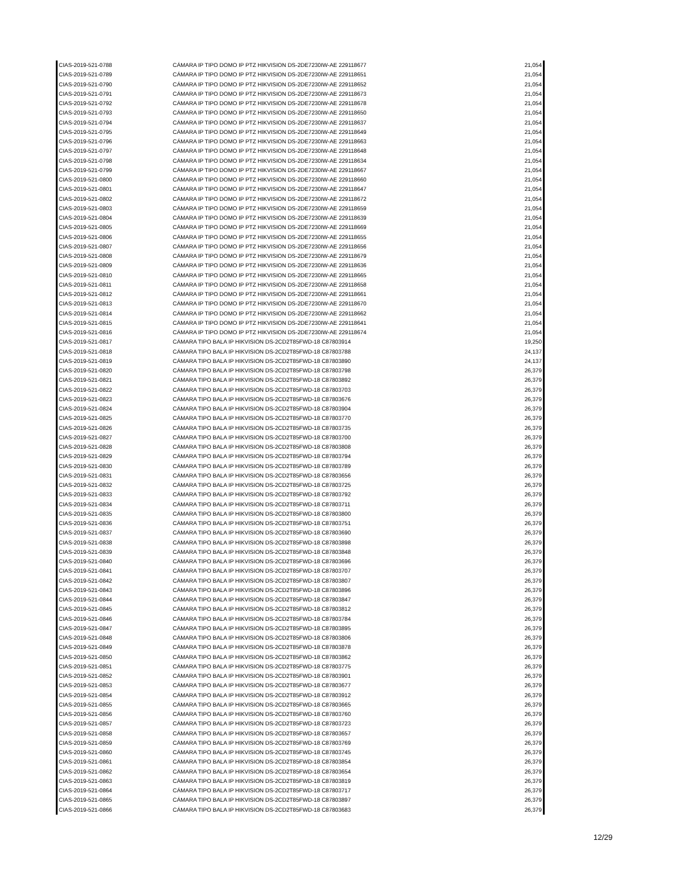| CIAS-2019-521-0788 | CÁMARA IP TIPO DOMO IP PTZ HIKVISION DS-2DE7230IW-AE 229118677 | 21,054 |
| CIAS-2019-521-0789 | CÁMARA IP TIPO DOMO IP PTZ HIKVISION DS-2DE7230IW-AE 229118651 | 21,054 |
| CIAS-2019-521-0790 | CÁMARA IP TIPO DOMO IP PTZ HIKVISION DS-2DE7230IW-AE 229118652 | 21,054 |
| CIAS-2019-521-0791 | CÁMARA IP TIPO DOMO IP PTZ HIKVISION DS-2DE7230IW-AE 229118673 | 21,054 |
| CIAS-2019-521-0792 | CÁMARA IP TIPO DOMO IP PTZ HIKVISION DS-2DE7230IW-AE 229118678 | 21,054 |
| CIAS-2019-521-0793 | CÁMARA IP TIPO DOMO IP PTZ HIKVISION DS-2DE7230IW-AE 229118650 | 21,054 |
| CIAS-2019-521-0794 | CÁMARA IP TIPO DOMO IP PTZ HIKVISION DS-2DE7230IW-AE 229118637 | 21,054 |
| CIAS-2019-521-0795 | CÁMARA IP TIPO DOMO IP PTZ HIKVISION DS-2DE7230IW-AE 229118649 | 21,054 |
| CIAS-2019-521-0796 | CÁMARA IP TIPO DOMO IP PTZ HIKVISION DS-2DE7230IW-AE 229118663 | 21,054 |
| CIAS-2019-521-0797 | CÁMARA IP TIPO DOMO IP PTZ HIKVISION DS-2DE7230IW-AE 229118648 | 21,054 |
| CIAS-2019-521-0798 | CÁMARA IP TIPO DOMO IP PTZ HIKVISION DS-2DE7230IW-AE 229118634 | 21,054 |
| CIAS-2019-521-0799 | CÁMARA IP TIPO DOMO IP PTZ HIKVISION DS-2DE7230IW-AE 229118667 | 21,054 |
| CIAS-2019-521-0800 | CÁMARA IP TIPO DOMO IP PTZ HIKVISION DS-2DE7230IW-AE 229118660 | 21,054 |
| CIAS-2019-521-0801 | CÁMARA IP TIPO DOMO IP PTZ HIKVISION DS-2DE7230IW-AE 229118647 | 21,054 |
| CIAS-2019-521-0802 | CÁMARA IP TIPO DOMO IP PTZ HIKVISION DS-2DE7230IW-AE 229118672 | 21,054 |
| CIAS-2019-521-0803 | CÁMARA IP TIPO DOMO IP PTZ HIKVISION DS-2DE7230IW-AE 229118659 | 21,054 |
| CIAS-2019-521-0804 | CÁMARA IP TIPO DOMO IP PTZ HIKVISION DS-2DE7230IW-AE 229118639 | 21,054 |
| CIAS-2019-521-0805 | CÁMARA IP TIPO DOMO IP PTZ HIKVISION DS-2DE7230IW-AE 229118669 | 21,054 |
| CIAS-2019-521-0806 | CÁMARA IP TIPO DOMO IP PTZ HIKVISION DS-2DE7230IW-AE 229118655 | 21,054 |
| CIAS-2019-521-0807 | CÁMARA IP TIPO DOMO IP PTZ HIKVISION DS-2DE7230IW-AE 229118656 | 21,054 |
| CIAS-2019-521-0808 | CÁMARA IP TIPO DOMO IP PTZ HIKVISION DS-2DE7230IW-AE 229118679 | 21,054 |
| CIAS-2019-521-0809 | CÁMARA IP TIPO DOMO IP PTZ HIKVISION DS-2DE7230IW-AE 229118636 | 21,054 |
| CIAS-2019-521-0810 | CÁMARA IP TIPO DOMO IP PTZ HIKVISION DS-2DE7230IW-AE 229118665 | 21,054 |
| CIAS-2019-521-0811 | CÁMARA IP TIPO DOMO IP PTZ HIKVISION DS-2DE7230IW-AE 229118658 | 21,054 |
| CIAS-2019-521-0812 | CÁMARA IP TIPO DOMO IP PTZ HIKVISION DS-2DE7230IW-AE 229118661 | 21,054 |
| CIAS-2019-521-0813 | CÁMARA IP TIPO DOMO IP PTZ HIKVISION DS-2DE7230IW-AE 229118670 | 21,054 |
| CIAS-2019-521-0814 | CÁMARA IP TIPO DOMO IP PTZ HIKVISION DS-2DE7230IW-AE 229118662 | 21,054 |
| CIAS-2019-521-0815 | CÁMARA IP TIPO DOMO IP PTZ HIKVISION DS-2DE7230IW-AE 229118641 | 21,054 |
| CIAS-2019-521-0816 | CÁMARA IP TIPO DOMO IP PTZ HIKVISION DS-2DE7230IW-AE 229118674 | 21,054 |
| CIAS-2019-521-0817 | CÁMARA TIPO BALA IP HIKVISION DS-2CD2T85FWD-18 C87803914 | 19,250 |
| CIAS-2019-521-0818 | CÁMARA TIPO BALA IP HIKVISION DS-2CD2T85FWD-18 C87803788 | 24,137 |
| CIAS-2019-521-0819 | CÁMARA TIPO BALA IP HIKVISION DS-2CD2T85FWD-18 C87803890 | 24,137 |
| CIAS-2019-521-0820 | CÁMARA TIPO BALA IP HIKVISION DS-2CD2T85FWD-18 C87803798 | 26,379 |
| CIAS-2019-521-0821 | CÁMARA TIPO BALA IP HIKVISION DS-2CD2T85FWD-18 C87803892 | 26,379 |
| CIAS-2019-521-0822 | CÁMARA TIPO BALA IP HIKVISION DS-2CD2T85FWD-18 C87803703 | 26,379 |
| CIAS-2019-521-0823 | CÁMARA TIPO BALA IP HIKVISION DS-2CD2T85FWD-18 C87803676 | 26,379 |
| CIAS-2019-521-0824 | CÁMARA TIPO BALA IP HIKVISION DS-2CD2T85FWD-18 C87803904 | 26,379 |
| CIAS-2019-521-0825 | CÁMARA TIPO BALA IP HIKVISION DS-2CD2T85FWD-18 C87803770 | 26,379 |
| CIAS-2019-521-0826 | CÁMARA TIPO BALA IP HIKVISION DS-2CD2T85FWD-18 C87803735 | 26,379 |
| CIAS-2019-521-0827 | CÁMARA TIPO BALA IP HIKVISION DS-2CD2T85FWD-18 C87803700 | 26,379 |
| CIAS-2019-521-0828 | CÁMARA TIPO BALA IP HIKVISION DS-2CD2T85FWD-18 C87803808 | 26,379 |
| CIAS-2019-521-0829 | CÁMARA TIPO BALA IP HIKVISION DS-2CD2T85FWD-18 C87803794 | 26,379 |
| CIAS-2019-521-0830 | CÁMARA TIPO BALA IP HIKVISION DS-2CD2T85FWD-18 C87803789 | 26,379 |
| CIAS-2019-521-0831 | CÁMARA TIPO BALA IP HIKVISION DS-2CD2T85FWD-18 C87803656 | 26,379 |
| CIAS-2019-521-0832 | CÁMARA TIPO BALA IP HIKVISION DS-2CD2T85FWD-18 C87803725 | 26,379 |
| CIAS-2019-521-0833 | CÁMARA TIPO BALA IP HIKVISION DS-2CD2T85FWD-18 C87803792 | 26,379 |
| CIAS-2019-521-0834 | CÁMARA TIPO BALA IP HIKVISION DS-2CD2T85FWD-18 C87803711 | 26,379 |
| CIAS-2019-521-0835 | CÁMARA TIPO BALA IP HIKVISION DS-2CD2T85FWD-18 C87803800 | 26,379 |
| CIAS-2019-521-0836 | CÁMARA TIPO BALA IP HIKVISION DS-2CD2T85FWD-18 C87803751 | 26,379 |
| CIAS-2019-521-0837 | CÁMARA TIPO BALA IP HIKVISION DS-2CD2T85FWD-18 C87803690 | 26,379 |
| CIAS-2019-521-0838 | CÁMARA TIPO BALA IP HIKVISION DS-2CD2T85FWD-18 C87803898 | 26,379 |
| CIAS-2019-521-0839 | CÁMARA TIPO BALA IP HIKVISION DS-2CD2T85FWD-18 C87803848 | 26,379 |
| CIAS-2019-521-0840 | CÁMARA TIPO BALA IP HIKVISION DS-2CD2T85FWD-18 C87803696 | 26,379 |
| CIAS-2019-521-0841 | CÁMARA TIPO BALA IP HIKVISION DS-2CD2T85FWD-18 C87803707 | 26,379 |
| CIAS-2019-521-0842 | CÁMARA TIPO BALA IP HIKVISION DS-2CD2T85FWD-18 C87803807 | 26,379 |
| CIAS-2019-521-0843 | CÁMARA TIPO BALA IP HIKVISION DS-2CD2T85FWD-18 C87803896 | 26,379 |
| CIAS-2019-521-0844 | CÁMARA TIPO BALA IP HIKVISION DS-2CD2T85FWD-18 C87803847 | 26,379 |
| CIAS-2019-521-0845 | CÁMARA TIPO BALA IP HIKVISION DS-2CD2T85FWD-18 C87803812 | 26,379 |
| CIAS-2019-521-0846 | CÁMARA TIPO BALA IP HIKVISION DS-2CD2T85FWD-18 C87803784 | 26,379 |
| CIAS-2019-521-0847 | CÁMARA TIPO BALA IP HIKVISION DS-2CD2T85FWD-18 C87803895 | 26,379 |
| CIAS-2019-521-0848 | CÁMARA TIPO BALA IP HIKVISION DS-2CD2T85FWD-18 C87803806 | 26,379 |
| CIAS-2019-521-0849 | CÁMARA TIPO BALA IP HIKVISION DS-2CD2T85FWD-18 C87803878 | 26,379 |
| CIAS-2019-521-0850 | CÁMARA TIPO BALA IP HIKVISION DS-2CD2T85FWD-18 C87803862 | 26,379 |
| CIAS-2019-521-0851 | CÁMARA TIPO BALA IP HIKVISION DS-2CD2T85FWD-18 C87803775 | 26,379 |
| CIAS-2019-521-0852 | CÁMARA TIPO BALA IP HIKVISION DS-2CD2T85FWD-18 C87803901 | 26,379 |
| CIAS-2019-521-0853 | CÁMARA TIPO BALA IP HIKVISION DS-2CD2T85FWD-18 C87803677 | 26,379 |
| CIAS-2019-521-0854 | CÁMARA TIPO BALA IP HIKVISION DS-2CD2T85FWD-18 C87803912 | 26,379 |
| CIAS-2019-521-0855 | CÁMARA TIPO BALA IP HIKVISION DS-2CD2T85FWD-18 C87803665 | 26,379 |
| CIAS-2019-521-0856 | CÁMARA TIPO BALA IP HIKVISION DS-2CD2T85FWD-18 C87803760 | 26,379 |
| CIAS-2019-521-0857 | CÁMARA TIPO BALA IP HIKVISION DS-2CD2T85FWD-18 C87803723 | 26,379 |
| CIAS-2019-521-0858 | CÁMARA TIPO BALA IP HIKVISION DS-2CD2T85FWD-18 C87803657 | 26,379 |
| CIAS-2019-521-0859 | CÁMARA TIPO BALA IP HIKVISION DS-2CD2T85FWD-18 C87803769 | 26,379 |
| CIAS-2019-521-0860 | CÁMARA TIPO BALA IP HIKVISION DS-2CD2T85FWD-18 C87803745 | 26,379 |
| CIAS-2019-521-0861 | CÁMARA TIPO BALA IP HIKVISION DS-2CD2T85FWD-18 C87803854 | 26,379 |
| CIAS-2019-521-0862 | CÁMARA TIPO BALA IP HIKVISION DS-2CD2T85FWD-18 C87803654 | 26,379 |
| CIAS-2019-521-0863 | CÁMARA TIPO BALA IP HIKVISION DS-2CD2T85FWD-18 C87803819 | 26,379 |
| CIAS-2019-521-0864 | CÁMARA TIPO BALA IP HIKVISION DS-2CD2T85FWD-18 C87803717 | 26,379 |
| CIAS-2019-521-0865 | CÁMARA TIPO BALA IP HIKVISION DS-2CD2T85FWD-18 C87803897 | 26,379 |
| CIAS-2019-521-0866 | CÁMARA TIPO BALA IP HIKVISION DS-2CD2T85FWD-18 C87803683 | 26,379 |
12/29